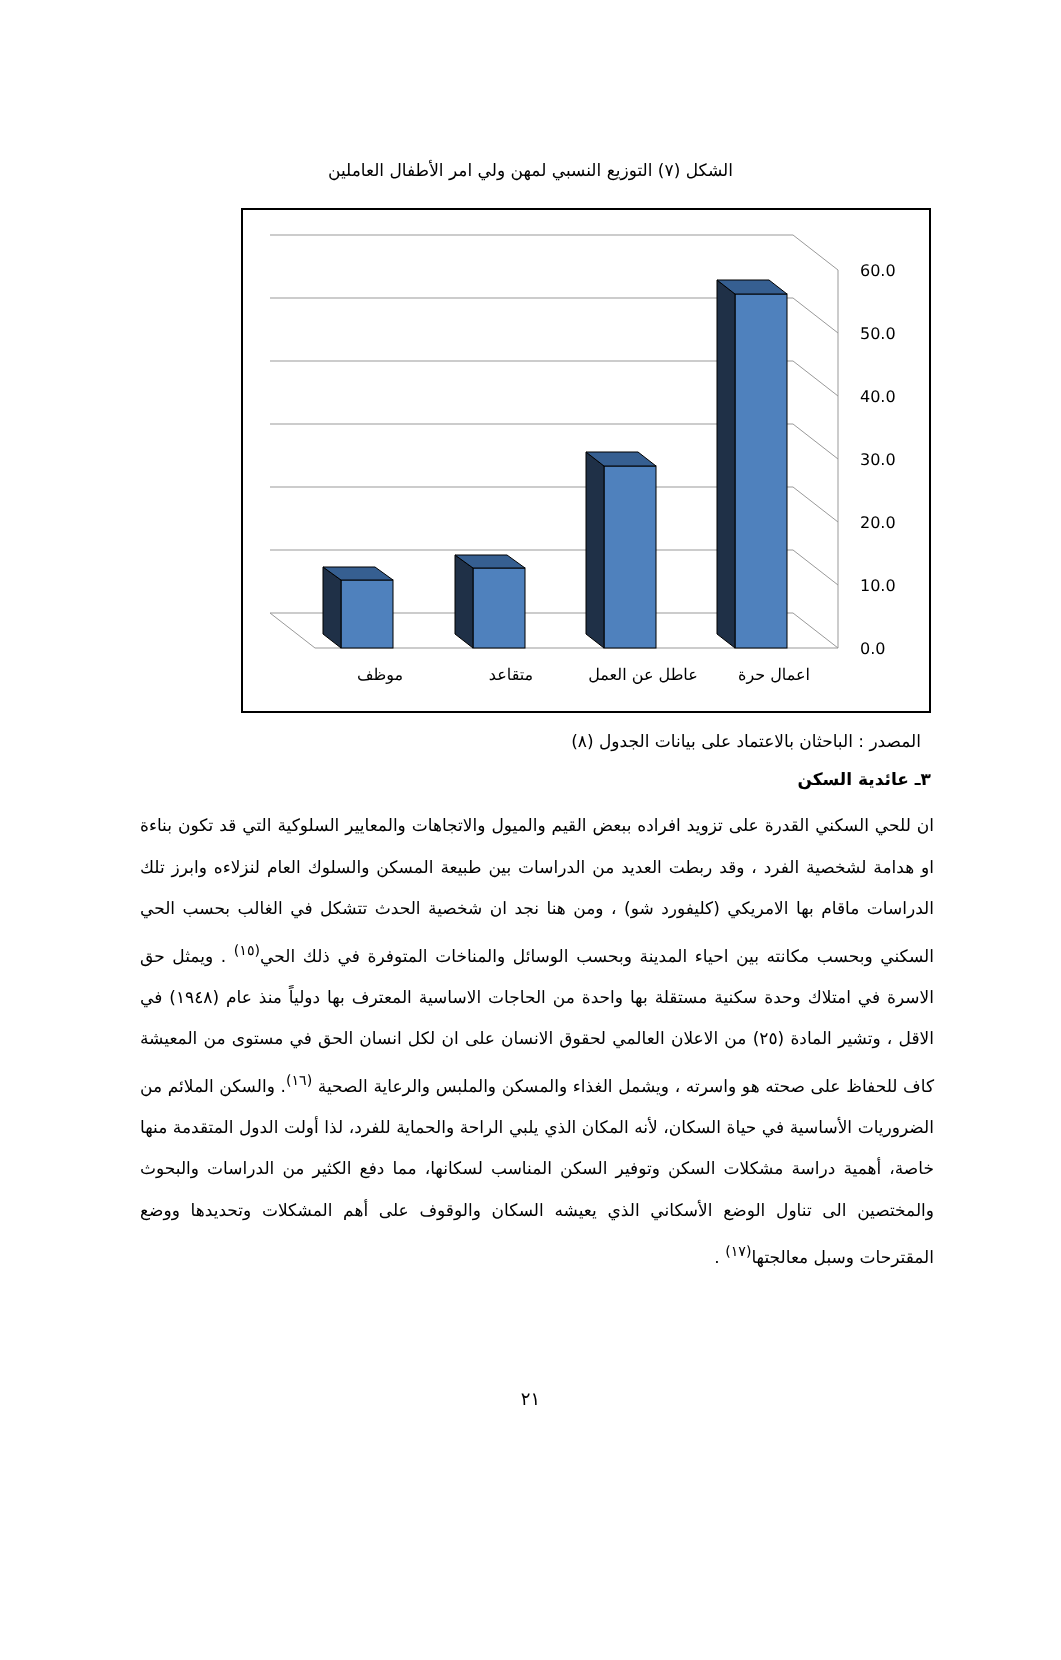الشكل (٧) التوزيع النسبي لمهن ولي امر الأطفال العاملين
60.0
50.0
40.0
30.0
20.0
10.0
0.0
موظف
متقاعد
عاطل عن العمل
اعمال حرة
المصدر : الباحثان بالاعتماد على بيانات الجدول (٨)
٣ـ عائدية السكن
ان للحي السكني القدرة على تزويد افراده ببعض القيم والميول والاتجاهات والمعايير السلوكية التي قد تكون بناءة او هدامة لشخصية الفرد ، وقد ربطت العديد من الدراسات بين طبيعة المسكن والسلوك العام لنزلاءه وابرز تلك الدراسات ماقام بها الامريكي (كليفورد شو) ، ومن هنا نجد ان شخصية الحدث تتشكل في الغالب بحسب الحي السكني وبحسب مكانته بين احياء المدينة وبحسب الوسائل والمناخات المتوفرة في ذلك الحي<sup>(١٥)</sup> . ويمثل حق الاسرة في امتلاك وحدة سكنية مستقلة بها واحدة من الحاجات الاساسية المعترف بها دولياً منذ عام (١٩٤٨) في الاقل ، وتشير المادة (٢٥) من الاعلان العالمي لحقوق الانسان على ان لكل انسان الحق في مستوى من المعيشة كاف للحفاظ على صحته هو واسرته ، ويشمل الغذاء والمسكن والملبس والرعاية الصحية <sup>(١٦)</sup>. والسكن الملائم من الضروريات الأساسية في حياة السكان، لأنه المكان الذي يلبي الراحة والحماية للفرد، لذا أولت الدول المتقدمة منها خاصة، أهمية دراسة مشكلات السكن وتوفير السكن المناسب لسكانها، مما دفع الكثير من الدراسات والبحوث والمختصين الى تناول الوضع الأسكاني الذي يعيشه السكان والوقوف على أهم المشكلات وتحديدها ووضع المقترحات وسبل معالجتها<sup>(١٧)</sup> .
٢١